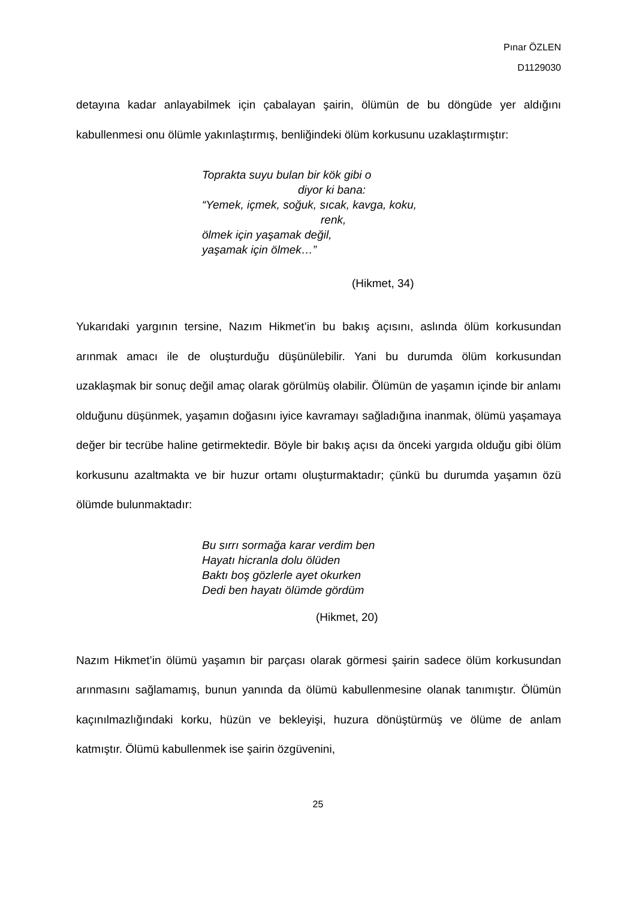Pınar ÖZLEN
D1129030
detayına kadar anlayabilmek için çabalayan şairin, ölümün de bu döngüde yer aldığını kabullenmesi onu ölümle yakınlaştırmış, benliğindeki ölüm korkusunu uzaklaştırmıştır:
Toprakta suyu bulan bir kök gibi o
diyor ki bana:
“Yemek, içmek, soğuk, sıcak, kavga, koku,
renk,
ölmek için yaşamak değil,
yaşamak için ölmek…”
(Hikmet, 34)
Yukarıdaki yargının tersine, Nazım Hikmet’in bu bakış açısını, aslında ölüm korkusundan arınmak amacı ile de oluşturduğu düşünülebilir. Yani bu durumda ölüm korkusundan uzaklaşmak bir sonuç değil amaç olarak görülmüş olabilir. Ölümün de yaşamın içinde bir anlamı olduğunu düşünmek, yaşamın doğasını iyice kavramayı sağladığına inanmak, ölümü yaşamaya değer bir tecrübe haline getirmektedir. Böyle bir bakış açısı da önceki yargıda olduğu gibi ölüm korkusunu azaltmakta ve bir huzur ortamı oluşturmaktadır; çünkü bu durumda yaşamın özü ölümde bulunmaktadır:
Bu sırrı sormağa karar verdim ben
Hayatı hicranla dolu ölüden
Baktı boş gözlerle ayet okurken
Dedi ben hayatı ölümde gördüm
(Hikmet, 20)
Nazım Hikmet’in ölümü yaşamın bir parçası olarak görmesi şairin sadece ölüm korkusundan arınmasını sağlamamış, bunun yanında da ölümü kabullenmesine olanak tanımıştır. Ölümün kaçınılmazlığındaki korku, hüzün ve bekleyişi, huzura dönüştürmüş ve ölüme de anlam katmıştır. Ölümü kabullenmek ise şairin özgüvenini,
25